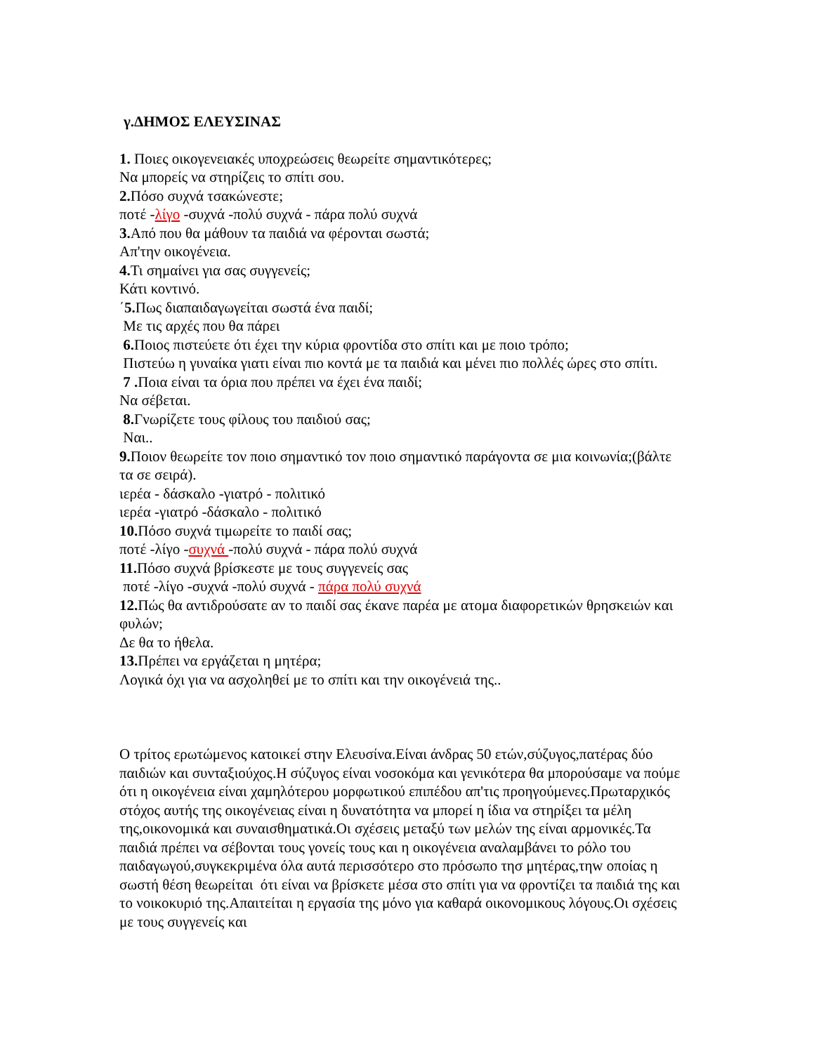γ.ΔΗΜΟΣ ΕΛΕΥΣΙΝΑΣ
1. Ποιες οικογενειακές υποχρεώσεις θεωρείτε σημαντικότερες;
Να μπορείς να στηρίζεις το σπίτι σου.
2. Πόσο συχνά τσακώνεστε;
ποτέ -λίγο -συχνά -πολύ συχνά - πάρα πολύ συχνά
3. Από που θα μάθουν τα παιδιά να φέρονται σωστά;
Απ'την οικογένεια.
4. Τι σημαίνει για σας συγγενείς;
Κάτι κοντινό.
΄5. Πως διαπαιδαγωγείται σωστά ένα παιδί;
Με τις αρχές που θα πάρει
6. Ποιος πιστεύετε ότι έχει την κύρια φροντίδα στο σπίτι και με ποιο τρόπο;
Πιστεύω η γυναίκα γιατι είναι πιο κοντά με τα παιδιά και μένει πιο πολλές ώρες στο σπίτι.
7 . Ποια είναι τα όρια που πρέπει να έχει ένα παιδί;
Να σέβεται.
8. Γνωρίζετε τους φίλους του παιδιού σας;
Ναι..
9. Ποιον θεωρείτε τον ποιο σημαντικό τον ποιο σημαντικό παράγοντα σε μια κοινωνία;(βάλτε τα σε σειρά).
ιερέα - δάσκαλο -γιατρό - πολιτικό
ιερέα -γιατρό -δάσκαλο - πολιτικό
10. Πόσο συχνά τιμωρείτε το παιδί σας;
ποτέ -λίγο -συχνά -πολύ συχνά - πάρα πολύ συχνά
11. Πόσο συχνά βρίσκεστε με τους συγγενείς σας
ποτέ -λίγο -συχνά -πολύ συχνά - πάρα πολύ συχνά
12. Πώς θα αντιδρούσατε αν το παιδί σας έκανε παρέα με ατομα διαφορετικών θρησκειών και φυλών;
Δε θα το ήθελα.
13. Πρέπει να εργάζεται η μητέρα;
Λογικά όχι για να ασχοληθεί με το σπίτι και την οικογένειά της..
Ο τρίτος ερωτώμενος κατοικεί στην Ελευσίνα.Είναι άνδρας 50 ετών,σύζυγος,πατέρας δύο παιδιών και συνταξιούχος.Η σύζυγος είναι νοσοκόμα και γενικότερα θα μπορούσαμε να πούμε ότι η οικογένεια είναι χαμηλότερου μορφωτικού επιπέδου απ'τις προηγούμενες.Πρωταρχικός στόχος αυτής της οικογένειας είναι η δυνατότητα να μπορεί η ίδια να στηρίξει τα μέλη της,οικονομικά και συναισθηματικά.Οι σχέσεις μεταξύ των μελών της είναι αρμονικές.Τα παιδιά πρέπει να σέβονται τους γονείς τους και η οικογένεια αναλαμβάνει το ρόλο του παιδαγωγού,συγκεκριμένα όλα αυτά περισσότερο στο πρόσωπο τησ μητέρας,τηw οποίας η σωστή θέση θεωρείται ότι είναι να βρίσκετε μέσα στο σπίτι για να φροντίζει τα παιδιά της και το νοικοκυριό της.Απαιτείται η εργασία της μόνο για καθαρά οικονομικους λόγους.Οι σχέσεις με τους συγγενείς και